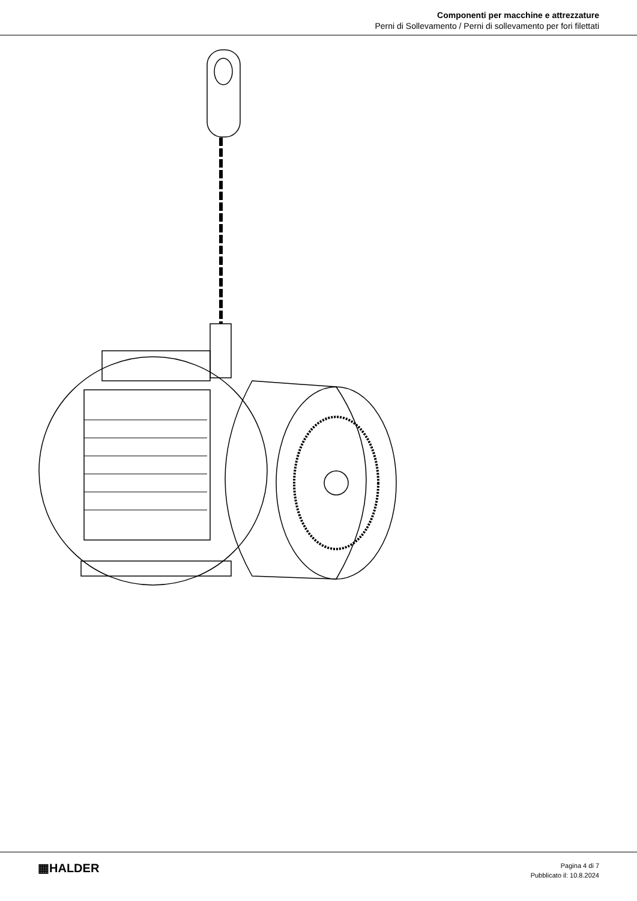Componenti per macchine e attrezzature
Perni di Sollevamento / Perni di sollevamento per fori filettati
▦HALDER
Pagina 4 di 7
Pubblicato il: 10.8.2024